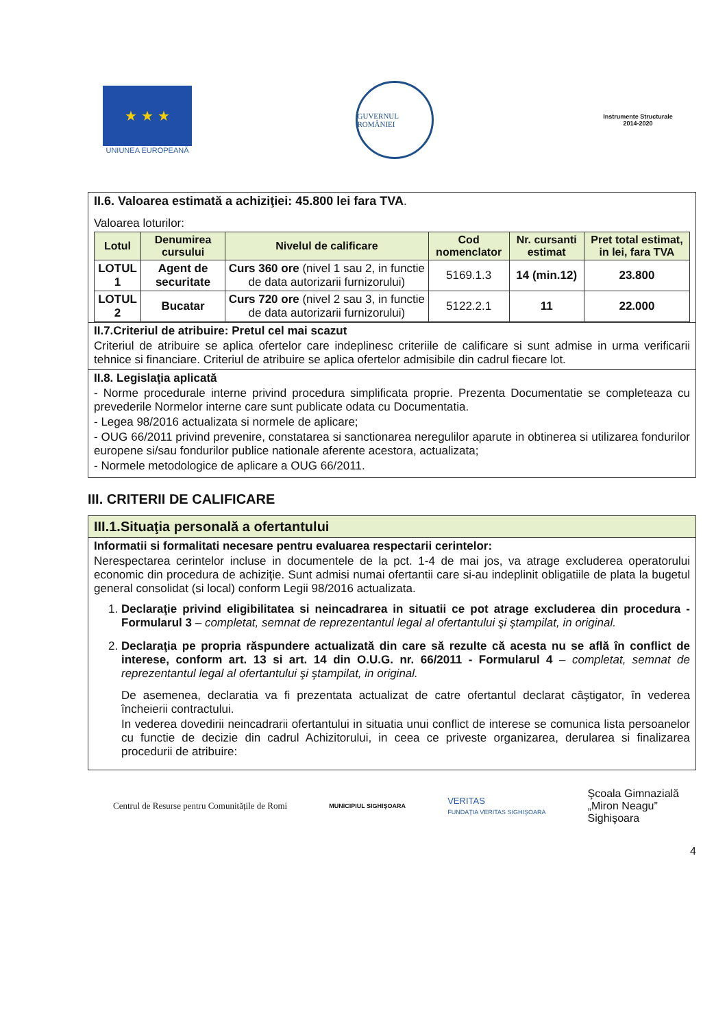★ ★ ★
UNIUNEA EUROPEANĂ
GUVERNUL ROMÂNIEI
Instrumente Structurale 2014-2020
II.6. Valoarea estimată a achiziţiei: 45.800 lei fara TVA.
Valoarea loturilor:
| Lotul | Denumirea cursului | Nivelul de calificare | Cod nomenclator | Nr. cursanti estimat | Pret total estimat, in lei, fara TVA |
| --- | --- | --- | --- | --- | --- |
| LOTUL 1 | Agent de securitate | Curs 360 ore (nivel 1 sau 2, in functie de data autorizarii furnizorului) | 5169.1.3 | 14 (min.12) | 23.800 |
| LOTUL 2 | Bucatar | Curs 720 ore (nivel 2 sau 3, in functie de data autorizarii furnizorului) | 5122.2.1 | 11 | 22.000 |
II.7.Criteriul de atribuire: Pretul cel mai scazut
Criteriul de atribuire se aplica ofertelor care indeplinesc criteriile de calificare si sunt admise in urma verificarii tehnice si financiare. Criteriul de atribuire se aplica ofertelor admisibile din cadrul fiecare lot.
II.8. Legislaţia aplicată
- Norme procedurale interne privind procedura simplificata proprie. Prezenta Documentatie se completeaza cu prevederile Normelor interne care sunt publicate odata cu Documentatia.
- Legea 98/2016 actualizata si normele de aplicare;
- OUG 66/2011 privind prevenire, constatarea si sanctionarea neregulilor aparute in obtinerea si utilizarea fondurilor europene si/sau fondurilor publice nationale aferente acestora, actualizata;
- Normele metodologice de aplicare a OUG 66/2011.
III. CRITERII DE CALIFICARE
III.1.Situaţia personală a ofertantului
Informatii si formalitati necesare pentru evaluarea respectarii cerintelor:
Nerespectarea cerintelor incluse in documentele de la pct. 1-4 de mai jos, va atrage excluderea operatorului economic din procedura de achiziţie. Sunt admisi numai ofertantii care si-au indeplinit obligatiile de plata la bugetul general consolidat (si local) conform Legii 98/2016 actualizata.
1. Declaraţie privind eligibilitatea si neincadrarea in situatii ce pot atrage excluderea din procedura - Formularul 3 – completat, semnat de reprezentantul legal al ofertantului şi ştampilat, in original.
2. Declaraţia pe propria răspundere actualizată din care să rezulte că acesta nu se află în conflict de interese, conform art. 13 si art. 14 din O.U.G. nr. 66/2011 - Formularul 4 – completat, semnat de reprezentantul legal al ofertantului şi ştampilat, in original.
De asemenea, declaratia va fi prezentata actualizat de catre ofertantul declarat câştigator, în vederea încheierii contractului.
In vederea dovedirii neincadrarii ofertantului in situatia unui conflict de interese se comunica lista persoanelor cu functie de decizie din cadrul Achizitorului, in ceea ce priveste organizarea, derularea si finalizarea procedurii de atribuire:
Centrul de Resurse pentru Comunitățile de Romi
MUNICIPIUL SIGHIŞOARA
VERITAS
FUNDAŢIA VERITAS SIGHIŞOARA
Şcoala Gimnazială
„Miron Neagu”
Sighişoara
4